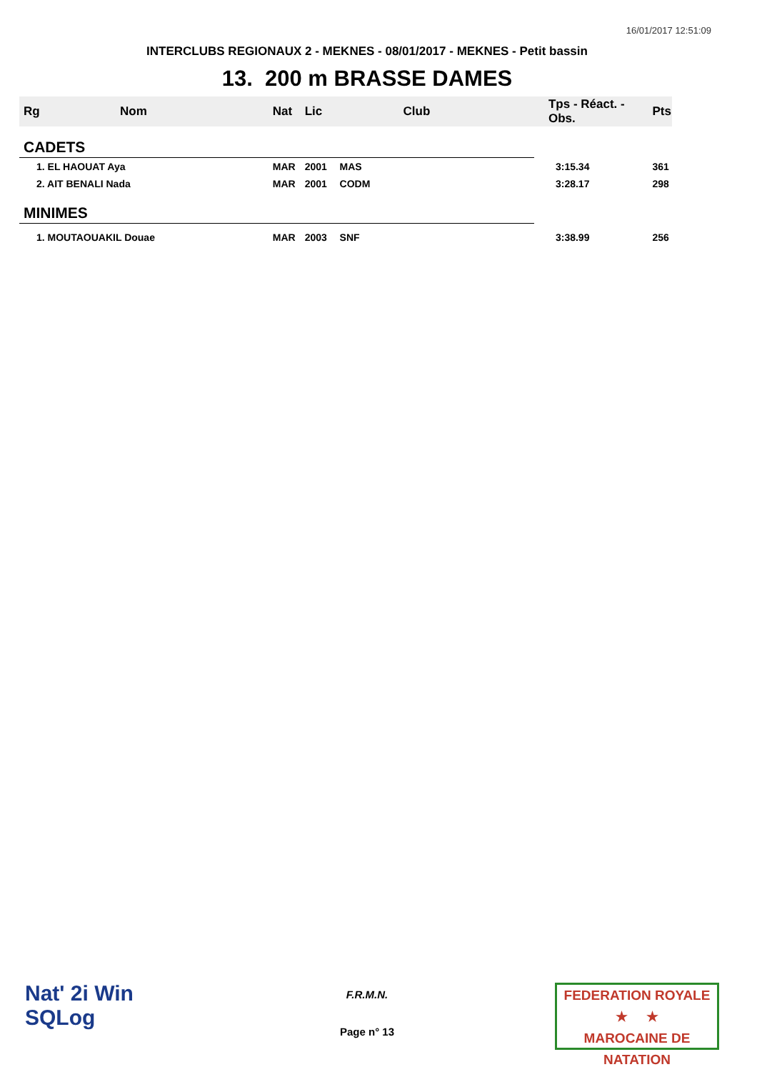16/01/2017 12:51:09
INTERCLUBS REGIONAUX 2 - MEKNES - 08/01/2017 - MEKNES - Petit bassin
13. 200 m BRASSE DAMES
| Rg | Nom | Nat | Lic | Club | Tps - Réact. - Obs. | Pts |
| --- | --- | --- | --- | --- | --- | --- |
| CADETS | | | | | | |
| 1. EL HAOUAT Aya | | MAR | 2001 | MAS | 3:15.34 | 361 |
| 2. AIT BENALI Nada | | MAR | 2001 | CODM | 3:28.17 | 298 |
| MINIMES | | | | | | |
| 1. MOUTAOUAKIL Douae | | MAR | 2003 | SNF | 3:38.99 | 256 |
Nat' 2i Win
SQLog
F.R.M.N.
Page n° 13
FEDERATION ROYALE
★ ★
MAROCAINE DE NATATION